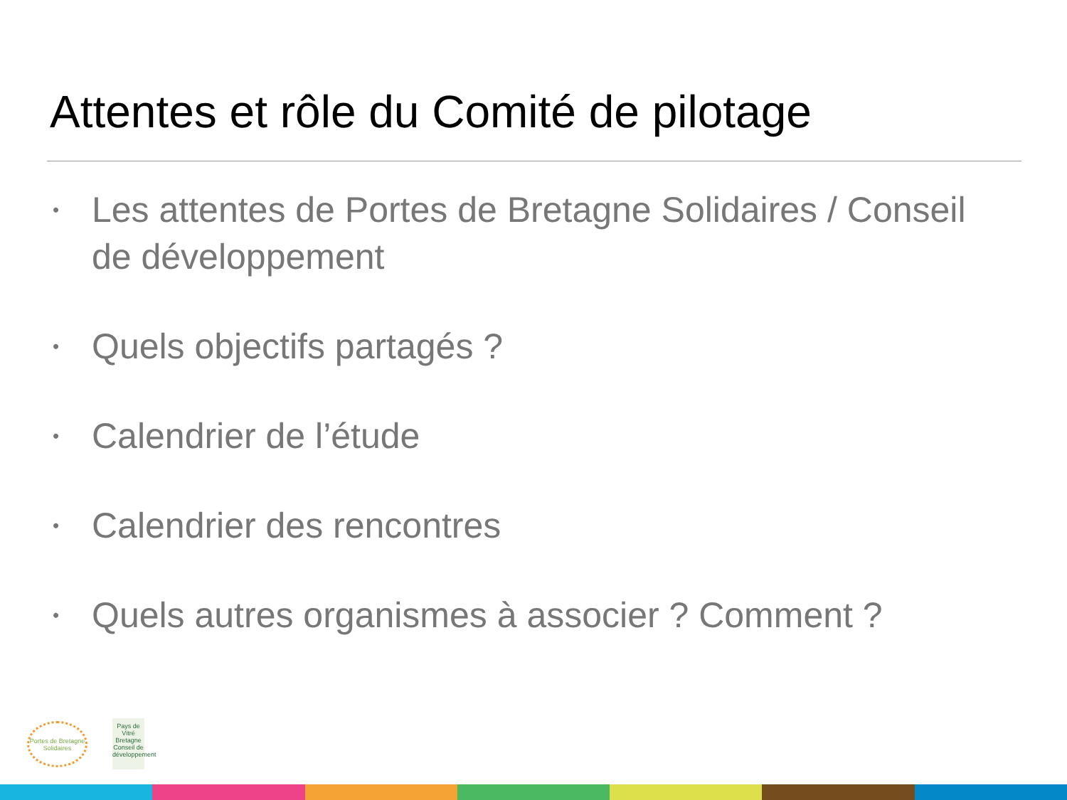Attentes et rôle du Comité de pilotage
• Les attentes de Portes de Bretagne Solidaires / Conseil de développement
• Quels objectifs partagés ?
• Calendrier de l’étude
• Calendrier des rencontres
• Quels autres organismes à associer ? Comment ?
Portes de Bretagne Solidaires
Pays de Vitré Bretagne Conseil de développement